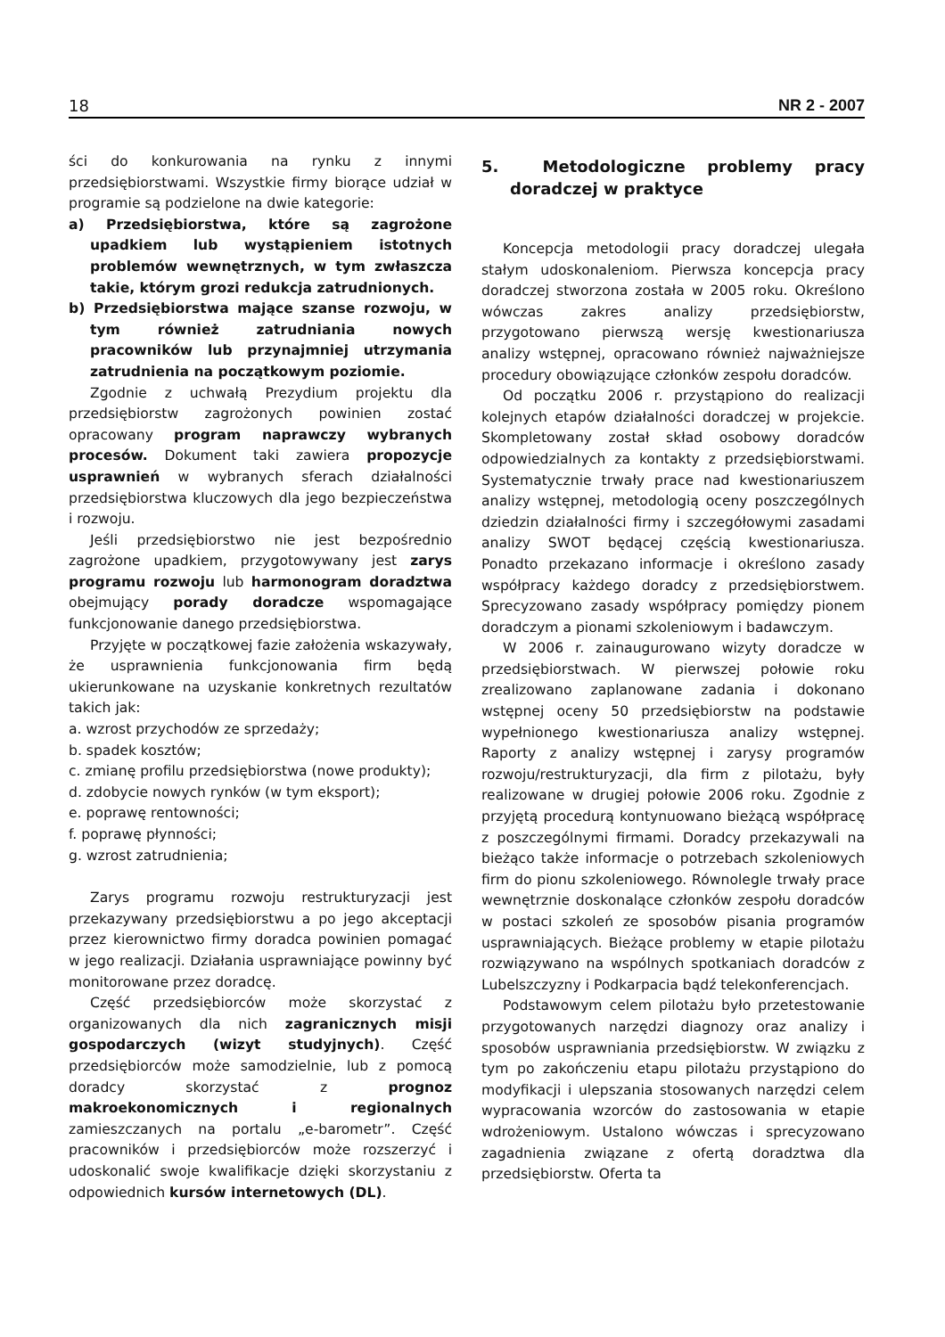18 NR 2 - 2007
ści do konkurowania na rynku z innymi przedsiębiorstwami. Wszystkie firmy biorące udział w programie są podzielone na dwie kategorie:
a) Przedsiębiorstwa, które są zagrożone upadkiem lub wystąpieniem istotnych problemów wewnętrznych, w tym zwłaszcza takie, którym grozi redukcja zatrudnionych.
b) Przedsiębiorstwa mające szanse rozwoju, w tym również zatrudniania nowych pracowników lub przynajmniej utrzymania zatrudnienia na początkowym poziomie.
Zgodnie z uchwałą Prezydium projektu dla przedsiębiorstw zagrożonych powinien zostać opracowany program naprawczy wybranych procesów. Dokument taki zawiera propozycje usprawnień w wybranych sferach działalności przedsiębiorstwa kluczowych dla jego bezpieczeństwa i rozwoju.
Jeśli przedsiębiorstwo nie jest bezpośrednio zagrożone upadkiem, przygotowywany jest zarys programu rozwoju lub harmonogram doradztwa obejmujący porady doradcze wspomagające funkcjonowanie danego przedsiębiorstwa.
Przyjęte w początkowej fazie założenia wskazywały, że usprawnienia funkcjonowania firm będą ukierunkowane na uzyskanie konkretnych rezultatów takich jak:
a. wzrost przychodów ze sprzedaży;
b. spadek kosztów;
c. zmianę profilu przedsiębiorstwa (nowe produkty);
d. zdobycie nowych rynków (w tym eksport);
e. poprawę rentowności;
f. poprawę płynności;
g. wzrost zatrudnienia;
Zarys programu rozwoju restrukturyzacji jest przekazywany przedsiębiorstwu a po jego akceptacji przez kierownictwo firmy doradca powinien pomagać w jego realizacji. Działania usprawniające powinny być monitorowane przez doradcę.
Część przedsiębiorców może skorzystać z organizowanych dla nich zagranicznych misji gospodarczych (wizyt studyjnych). Część przedsiębiorców może samodzielnie, lub z pomocą doradcy skorzystać z prognoz makroekonomicznych i regionalnych zamieszczanych na portalu „e-barometr”. Część pracowników i przedsiębiorców może rozszerzyć i udoskonalić swoje kwalifikacje dzięki skorzystaniu z odpowiednich kursów internetowych (DL).
5. Metodologiczne problemy pracy doradczej w praktyce
Koncepcja metodologii pracy doradczej ulegała stałym udoskonaleniom. Pierwsza koncepcja pracy doradczej stworzona została w 2005 roku. Określono wówczas zakres analizy przedsiębiorstw, przygotowano pierwszą wersję kwestionariusza analizy wstępnej, opracowano również najważniejsze procedury obowiązujące członków zespołu doradców.
Od początku 2006 r. przystąpiono do realizacji kolejnych etapów działalności doradczej w projekcie. Skompletowany został skład osobowy doradców odpowiedzialnych za kontakty z przedsiębiorstwami. Systematycznie trwały prace nad kwestionariuszem analizy wstępnej, metodologią oceny poszczególnych dziedzin działalności firmy i szczegółowymi zasadami analizy SWOT będącej częścią kwestionariusza. Ponadto przekazano informacje i określono zasady współpracy każdego doradcy z przedsiębiorstwem. Sprecyzowano zasady współpracy pomiędzy pionem doradczym a pionami szkoleniowym i badawczym.
W 2006 r. zainaugurowano wizyty doradcze w przedsiębiorstwach. W pierwszej połowie roku zrealizowano zaplanowane zadania i dokonano wstępnej oceny 50 przedsiębiorstw na podstawie wypełnionego kwestionariusza analizy wstępnej. Raporty z analizy wstępnej i zarysy programów rozwoju/restrukturyzacji, dla firm z pilotażu, były realizowane w drugiej połowie 2006 roku. Zgodnie z przyjętą procedurą kontynuowano bieżącą współpracę z poszczególnymi firmami. Doradcy przekazywali na bieżąco także informacje o potrzebach szkoleniowych firm do pionu szkoleniowego. Równolegle trwały prace wewnętrznie doskonalące członków zespołu doradców w postaci szkoleń ze sposobów pisania programów usprawniających. Bieżące problemy w etapie pilotażu rozwiązywano na wspólnych spotkaniach doradców z Lubelszczyzny i Podkarpacia bądź telekonferencjach.
Podstawowym celem pilotażu było przetestowanie przygotowanych narzędzi diagnozy oraz analizy i sposobów usprawniania przedsiębiorstw. W związku z tym po zakończeniu etapu pilotażu przystąpiono do modyfikacji i ulepszania stosowanych narzędzi celem wypracowania wzorców do zastosowania w etapie wdrożeniowym. Ustalono wówczas i sprecyzowano zagadnienia związane z ofertą doradztwa dla przedsiębiorstw. Oferta ta